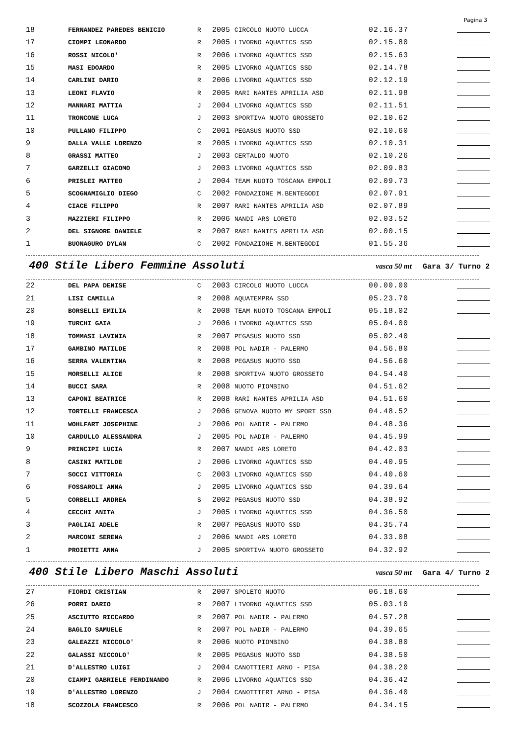Pagina 3
| 18 | FERNANDEZ PAREDES BENICIO | R | 2005 | CIRCOLO NUOTO LUCCA | 02.16.37 | |
| 17 | CIOMPI LEONARDO | R | 2005 | LIVORNO AQUATICS SSD | 02.15.80 | |
| 16 | ROSSI NICOLO' | R | 2006 | LIVORNO AQUATICS SSD | 02.15.63 | |
| 15 | MASI EDOARDO | R | 2005 | LIVORNO AQUATICS SSD | 02.14.78 | |
| 14 | CARLINI DARIO | R | 2006 | LIVORNO AQUATICS SSD | 02.12.19 | |
| 13 | LEONI FLAVIO | R | 2005 | RARI NANTES APRILIA ASD | 02.11.98 | |
| 12 | MANNARI MATTIA | J | 2004 | LIVORNO AQUATICS SSD | 02.11.51 | |
| 11 | TRONCONE LUCA | J | 2003 | SPORTIVA NUOTO GROSSETO | 02.10.62 | |
| 10 | PULLANO FILIPPO | C | 2001 | PEGASUS NUOTO SSD | 02.10.60 | |
| 9 | DALLA VALLE LORENZO | R | 2005 | LIVORNO AQUATICS SSD | 02.10.31 | |
| 8 | GRASSI MATTEO | J | 2003 | CERTALDO NUOTO | 02.10.26 | |
| 7 | GARZELLI GIACOMO | J | 2003 | LIVORNO AQUATICS SSD | 02.09.83 | |
| 6 | PRISLEI MATTEO | J | 2004 | TEAM NUOTO TOSCANA EMPOLI | 02.09.73 | |
| 5 | SCOGNAMIGLIO DIEGO | C | 2002 | FONDAZIONE M.BENTEGODI | 02.07.91 | |
| 4 | CIACE FILIPPO | R | 2007 | RARI NANTES APRILIA ASD | 02.07.89 | |
| 3 | MAZZIERI FILIPPO | R | 2006 | NANDI ARS LORETO | 02.03.52 | |
| 2 | DEL SIGNORE DANIELE | R | 2007 | RARI NANTES APRILIA ASD | 02.00.15 | |
| 1 | BUONAGURO DYLAN | C | 2002 | FONDAZIONE M.BENTEGODI | 01.55.36 | |
400 Stile Libero Femmine Assoluti vasca 50 mt Gara 3/ Turno 2
| 22 | DEL PAPA DENISE | C | 2003 | CIRCOLO NUOTO LUCCA | 00.00.00 | |
| 21 | LISI CAMILLA | R | 2008 | AQUATEMPRA SSD | 05.23.70 | |
| 20 | BORSELLI EMILIA | R | 2008 | TEAM NUOTO TOSCANA EMPOLI | 05.18.02 | |
| 19 | TURCHI GAIA | J | 2006 | LIVORNO AQUATICS SSD | 05.04.00 | |
| 18 | TOMMASI LAVINIA | R | 2007 | PEGASUS NUOTO SSD | 05.02.40 | |
| 17 | GAMBINO MATILDE | R | 2008 | POL NADIR - PALERMO | 04.56.80 | |
| 16 | SERRA VALENTINA | R | 2008 | PEGASUS NUOTO SSD | 04.56.60 | |
| 15 | MORSELLI ALICE | R | 2008 | SPORTIVA NUOTO GROSSETO | 04.54.40 | |
| 14 | BUCCI SARA | R | 2008 | NUOTO PIOMBINO | 04.51.62 | |
| 13 | CAPONI BEATRICE | R | 2008 | RARI NANTES APRILIA ASD | 04.51.60 | |
| 12 | TORTELLI FRANCESCA | J | 2006 | GENOVA NUOTO MY SPORT SSD | 04.48.52 | |
| 11 | WOHLFART JOSEPHINE | J | 2006 | POL NADIR - PALERMO | 04.48.36 | |
| 10 | CARDULLO ALESSANDRA | J | 2005 | POL NADIR - PALERMO | 04.45.99 | |
| 9 | PRINCIPI LUCIA | R | 2007 | NANDI ARS LORETO | 04.42.03 | |
| 8 | CASINI MATILDE | J | 2006 | LIVORNO AQUATICS SSD | 04.40.95 | |
| 7 | SOCCI VITTORIA | C | 2003 | LIVORNO AQUATICS SSD | 04.40.60 | |
| 6 | FOSSAROLI ANNA | J | 2005 | LIVORNO AQUATICS SSD | 04.39.64 | |
| 5 | CORBELLI ANDREA | S | 2002 | PEGASUS NUOTO SSD | 04.38.92 | |
| 4 | CECCHI ANITA | J | 2005 | LIVORNO AQUATICS SSD | 04.36.50 | |
| 3 | PAGLIAI ADELE | R | 2007 | PEGASUS NUOTO SSD | 04.35.74 | |
| 2 | MARCONI SERENA | J | 2006 | NANDI ARS LORETO | 04.33.08 | |
| 1 | PROIETTI ANNA | J | 2005 | SPORTIVA NUOTO GROSSETO | 04.32.92 | |
400 Stile Libero Maschi Assoluti vasca 50 mt Gara 4/ Turno 2
| 27 | FIORDI CRISTIAN | R | 2007 | SPOLETO NUOTO | 06.18.60 | |
| 26 | PORRI DARIO | R | 2007 | LIVORNO AQUATICS SSD | 05.03.10 | |
| 25 | ASCIUTTO RICCARDO | R | 2007 | POL NADIR - PALERMO | 04.57.28 | |
| 24 | BAGLIO SAMUELE | R | 2007 | POL NADIR - PALERMO | 04.39.65 | |
| 23 | GALEAZZI NICCOLO' | R | 2006 | NUOTO PIOMBINO | 04.38.80 | |
| 22 | GALASSI NICCOLO' | R | 2005 | PEGASUS NUOTO SSD | 04.38.50 | |
| 21 | D'ALLESTRO LUIGI | J | 2004 | CANOTTIERI ARNO - PISA | 04.38.20 | |
| 20 | CIAMPI GABRIELE FERDINANDO | R | 2006 | LIVORNO AQUATICS SSD | 04.36.42 | |
| 19 | D'ALLESTRO LORENZO | J | 2004 | CANOTTIERI ARNO - PISA | 04.36.40 | |
| 18 | SCOZZOLA FRANCESCO | R | 2006 | POL NADIR - PALERMO | 04.34.15 | |